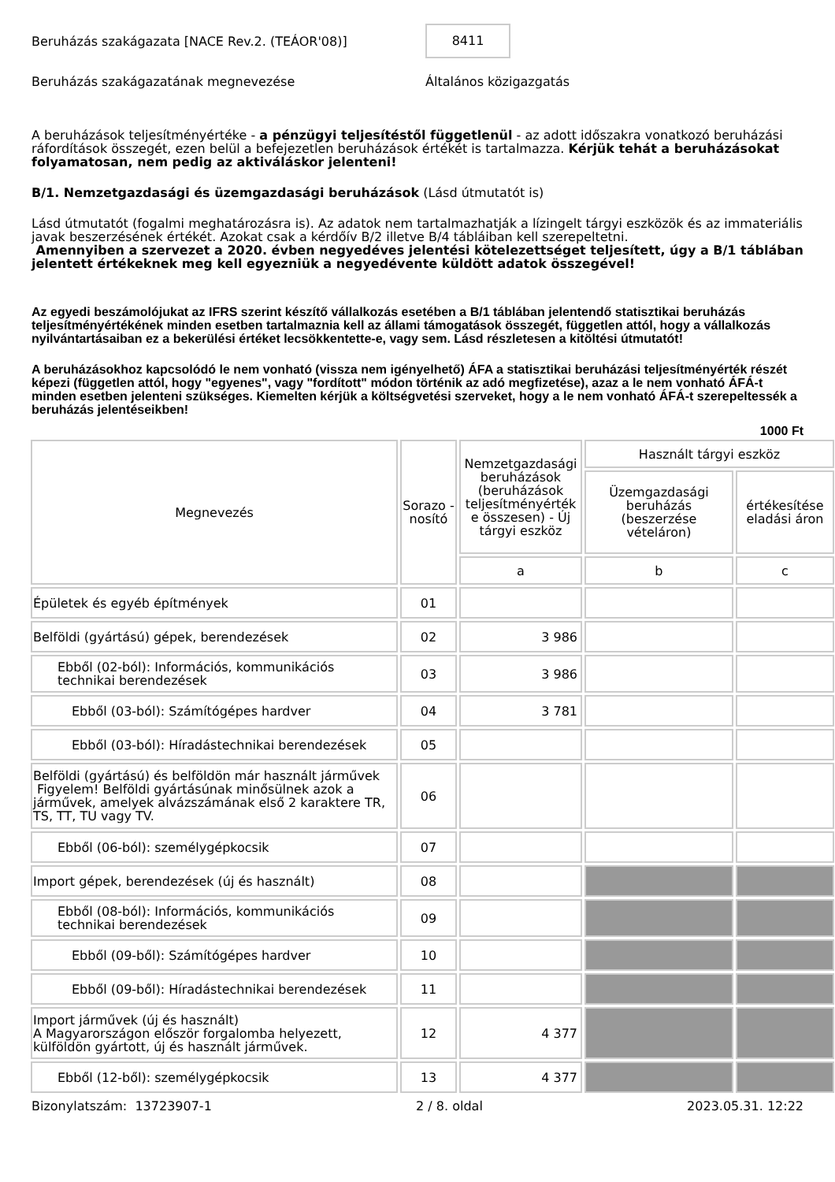Beruházás szakágazata [NACE Rev.2. (TEÁOR'08)]
8411
Beruházás szakágazatának megnevezése Általános közigazgatás
A beruházások teljesítményértéke - a pénzügyi teljesítéstől függetlenül - az adott időszakra vonatkozó beruházási ráfordítások összegét, ezen belül a befejezetlen beruházások értékét is tartalmazza. Kérjük tehát a beruházásokat folyamatosan, nem pedig az aktiváláskor jelenteni!
B/1. Nemzetgazdasági és üzemgazdasági beruházások (Lásd útmutatót is)
Lásd útmutatót (fogalmi meghatározásra is). Az adatok nem tartalmazhatják a lízingelt tárgyi eszközök és az immateriális javak beszerzésének értékét. Azokat csak a kérdőív B/2 illetve B/4 tábláiban kell szerepeltetni.
Amennyiben a szervezet a 2020. évben negyedéves jelentési kötelezettséget teljesített, úgy a B/1 táblában jelentett értékeknek meg kell egyezniük a negyedévente küldött adatok összegével!
Az egyedi beszámolójukat az IFRS szerint készítő vállalkozás esetében a B/1 táblában jelentendő statisztikai beruházás teljesítményértékének minden esetben tartalmaznia kell az állami támogatások összegét, független attól, hogy a vállalkozás nyilvántartásaiban ez a bekerülési értéket lecsökkentette-e, vagy sem. Lásd részletesen a kitöltési útmutatót!
A beruházásokhoz kapcsolódó le nem vonható (vissza nem igényelhető) ÁFA a statisztikai beruházási teljesítményérték részét képezi (független attól, hogy "egyenes", vagy "fordított" módon történik az adó megfizetése), azaz a le nem vonható ÁFÁ-t minden esetben jelenteni szükséges. Kiemelten kérjük a költségvetési szerveket, hogy a le nem vonható ÁFÁ-t szerepeltessék a beruházás jelentéseikben!
1000 Ft
| Megnevezés | Sorazo - nosító | Nemzetgazdasági beruházások (beruházások teljesítményérték e összesen) - Új tárgyi eszköz | Használt tárgyi eszköz | |
| --- | --- | --- | --- | --- |
| | | | Üzemgazdasági beruházás (beszerzése vételáron) | értékesítése eladási áron |
| | | a | b | c |
| Épületek és egyéb építmények | 01 | | | |
| Belföldi (gyártású) gépek, berendezések | 02 | 3 986 | | |
| Ebből (02-ból): Információs, kommunikációs technikai berendezések | 03 | 3 986 | | |
| Ebből (03-ból): Számítógépes hardver | 04 | 3 781 | | |
| Ebből (03-ból): Híradástechnikai berendezések | 05 | | | |
| Belföldi (gyártású) és belföldön már használt járművek Figyelem! Belföldi gyártásúnak minősülnek azok a járművek, amelyek alvázszámának első 2 karaktere TR, TS, TT, TU vagy TV. | 06 | | | |
| Ebből (06-ból): személygépkocsik | 07 | | | |
| Import gépek, berendezések (új és használt) | 08 | | | |
| Ebből (08-ból): Információs, kommunikációs technikai berendezések | 09 | | | |
| Ebből (09-ből): Számítógépes hardver | 10 | | | |
| Ebből (09-ből): Híradástechnikai berendezések | 11 | | | |
| Import járművek (új és használt) A Magyarországon először forgalomba helyezett, külföldön gyártott, új és használt járművek. | 12 | 4 377 | | |
| Ebből (12-ből): személygépkocsik | 13 | 4 377 | | |
Bizonylatszám: 13723907-1 2 / 8. oldal 2023.05.31. 12:22